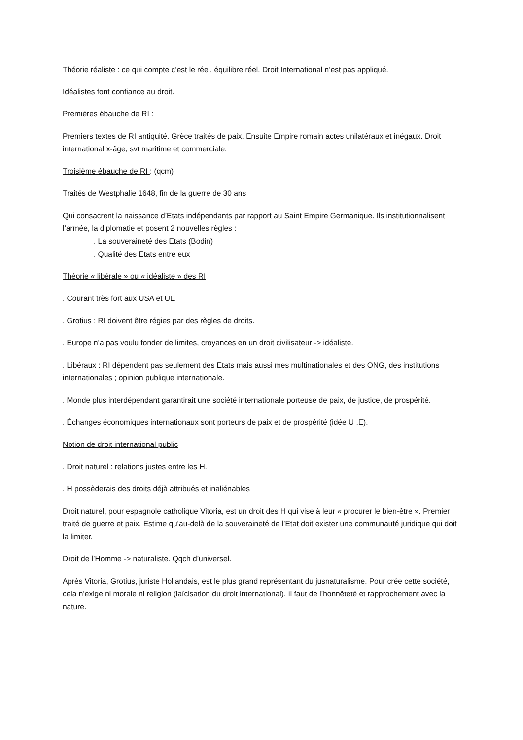Théorie réaliste : ce qui compte c’est le réel, équilibre réel. Droit International n’est pas appliqué.
Idéalistes font confiance au droit.
Premières ébauche de RI :
Premiers textes de RI antiquité. Grèce traités de paix. Ensuite Empire romain actes unilatéraux et inégaux. Droit international x-âge, svt maritime et commerciale.
Troisième ébauche de RI : (qcm)
Traités de Westphalie 1648, fin de la guerre de 30 ans
Qui consacrent la naissance d’Etats indépendants par rapport au Saint Empire Germanique. Ils institutionnalisent l’armée, la diplomatie et posent 2 nouvelles règles :
. La souveraineté des Etats (Bodin)
. Qualité des Etats entre eux
Théorie « libérale » ou « idéaliste » des RI
. Courant très fort aux USA et UE
. Grotius : RI doivent être régies par des règles de droits.
. Europe n’a pas voulu fonder de limites, croyances en un droit civilisateur -> idéaliste.
. Libéraux : RI dépendent pas seulement des Etats mais aussi mes multinationales et des ONG, des institutions internationales ; opinion publique internationale.
. Monde plus interdépendant garantirait une société internationale porteuse de paix, de justice, de prospérité.
. Échanges économiques internationaux sont porteurs de paix et de prospérité (idée U .E).
Notion de droit international public
. Droit naturel : relations justes entre les H.
. H possèderais des droits déjà attribués et inaliénables
Droit naturel, pour espagnole catholique Vitoria, est un droit des H qui vise à leur « procurer le bien-être ». Premier traité de guerre et paix. Estime qu’au-delà de la souveraineté de l’Etat doit exister une communauté juridique qui doit la limiter.
Droit de l’Homme -> naturaliste. Qqch d’universel.
Après Vitoria, Grotius, juriste Hollandais, est le plus grand représentant du jusnaturalisme. Pour crée cette société, cela n’exige ni morale ni religion (laïcisation du droit international). Il faut de l’honnêteté et rapprochement avec la nature.